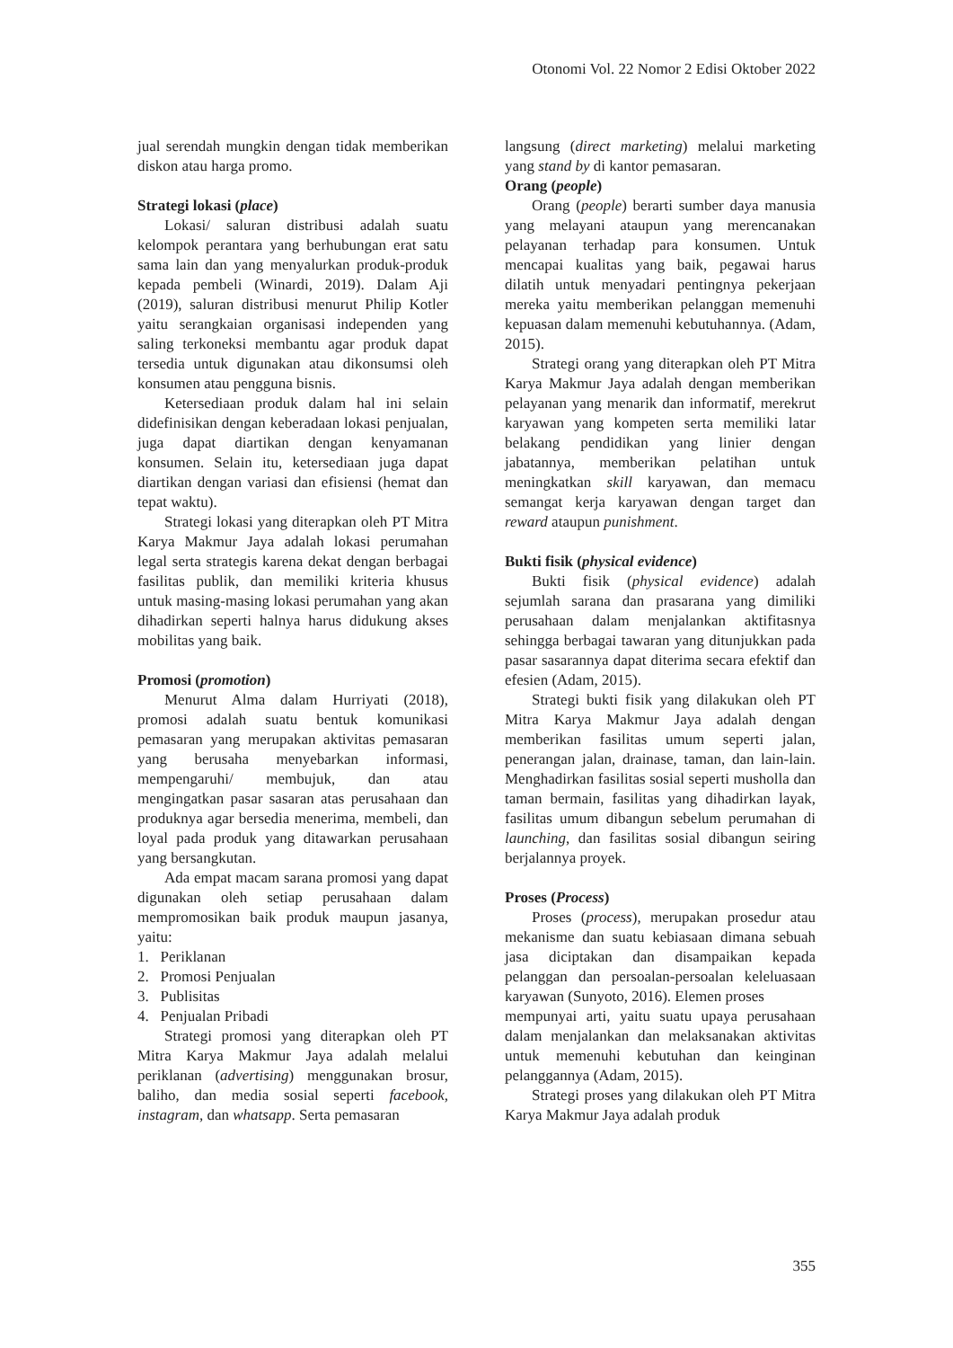Otonomi Vol. 22 Nomor 2 Edisi Oktober 2022
jual serendah mungkin dengan tidak memberikan diskon atau harga promo.
Strategi lokasi (place)
Lokasi/ saluran distribusi adalah suatu kelompok perantara yang berhubungan erat satu sama lain dan yang menyalurkan produk-produk kepada pembeli (Winardi, 2019). Dalam Aji (2019), saluran distribusi menurut Philip Kotler yaitu serangkaian organisasi independen yang saling terkoneksi membantu agar produk dapat tersedia untuk digunakan atau dikonsumsi oleh konsumen atau pengguna bisnis.
Ketersediaan produk dalam hal ini selain didefinisikan dengan keberadaan lokasi penjualan, juga dapat diartikan dengan kenyamanan konsumen. Selain itu, ketersediaan juga dapat diartikan dengan variasi dan efisiensi (hemat dan tepat waktu).
Strategi lokasi yang diterapkan oleh PT Mitra Karya Makmur Jaya adalah lokasi perumahan legal serta strategis karena dekat dengan berbagai fasilitas publik, dan memiliki kriteria khusus untuk masing-masing lokasi perumahan yang akan dihadirkan seperti halnya harus didukung akses mobilitas yang baik.
Promosi (promotion)
Menurut Alma dalam Hurriyati (2018), promosi adalah suatu bentuk komunikasi pemasaran yang merupakan aktivitas pemasaran yang berusaha menyebarkan informasi, mempengaruhi/ membujuk, dan atau mengingatkan pasar sasaran atas perusahaan dan produknya agar bersedia menerima, membeli, dan loyal pada produk yang ditawarkan perusahaan yang bersangkutan.
Ada empat macam sarana promosi yang dapat digunakan oleh setiap perusahaan dalam mempromosikan baik produk maupun jasanya, yaitu:
1. Periklanan
2. Promosi Penjualan
3. Publisitas
4. Penjualan Pribadi
Strategi promosi yang diterapkan oleh PT Mitra Karya Makmur Jaya adalah melalui periklanan (advertising) menggunakan brosur, baliho, dan media sosial seperti facebook, instagram, dan whatsapp. Serta pemasaran
langsung (direct marketing) melalui marketing yang stand by di kantor pemasaran.
Orang (people)
Orang (people) berarti sumber daya manusia yang melayani ataupun yang merencanakan pelayanan terhadap para konsumen. Untuk mencapai kualitas yang baik, pegawai harus dilatih untuk menyadari pentingnya pekerjaan mereka yaitu memberikan pelanggan memenuhi kepuasan dalam memenuhi kebutuhannya. (Adam, 2015).
Strategi orang yang diterapkan oleh PT Mitra Karya Makmur Jaya adalah dengan memberikan pelayanan yang menarik dan informatif, merekrut karyawan yang kompeten serta memiliki latar belakang pendidikan yang linier dengan jabatannya, memberikan pelatihan untuk meningkatkan skill karyawan, dan memacu semangat kerja karyawan dengan target dan reward ataupun punishment.
Bukti fisik (physical evidence)
Bukti fisik (physical evidence) adalah sejumlah sarana dan prasarana yang dimiliki perusahaan dalam menjalankan aktifitasnya sehingga berbagai tawaran yang ditunjukkan pada pasar sasarannya dapat diterima secara efektif dan efesien (Adam, 2015).
Strategi bukti fisik yang dilakukan oleh PT Mitra Karya Makmur Jaya adalah dengan memberikan fasilitas umum seperti jalan, penerangan jalan, drainase, taman, dan lain-lain. Menghadirkan fasilitas sosial seperti musholla dan taman bermain, fasilitas yang dihadirkan layak, fasilitas umum dibangun sebelum perumahan di launching, dan fasilitas sosial dibangun seiring berjalannya proyek.
Proses (Process)
Proses (process), merupakan prosedur atau mekanisme dan suatu kebiasaan dimana sebuah jasa diciptakan dan disampaikan kepada pelanggan dan persoalan-persoalan keleluasaan karyawan (Sunyoto, 2016). Elemen proses
mempunyai arti, yaitu suatu upaya perusahaan dalam menjalankan dan melaksanakan aktivitas untuk memenuhi kebutuhan dan keinginan pelanggannya (Adam, 2015).
Strategi proses yang dilakukan oleh PT Mitra Karya Makmur Jaya adalah produk
355